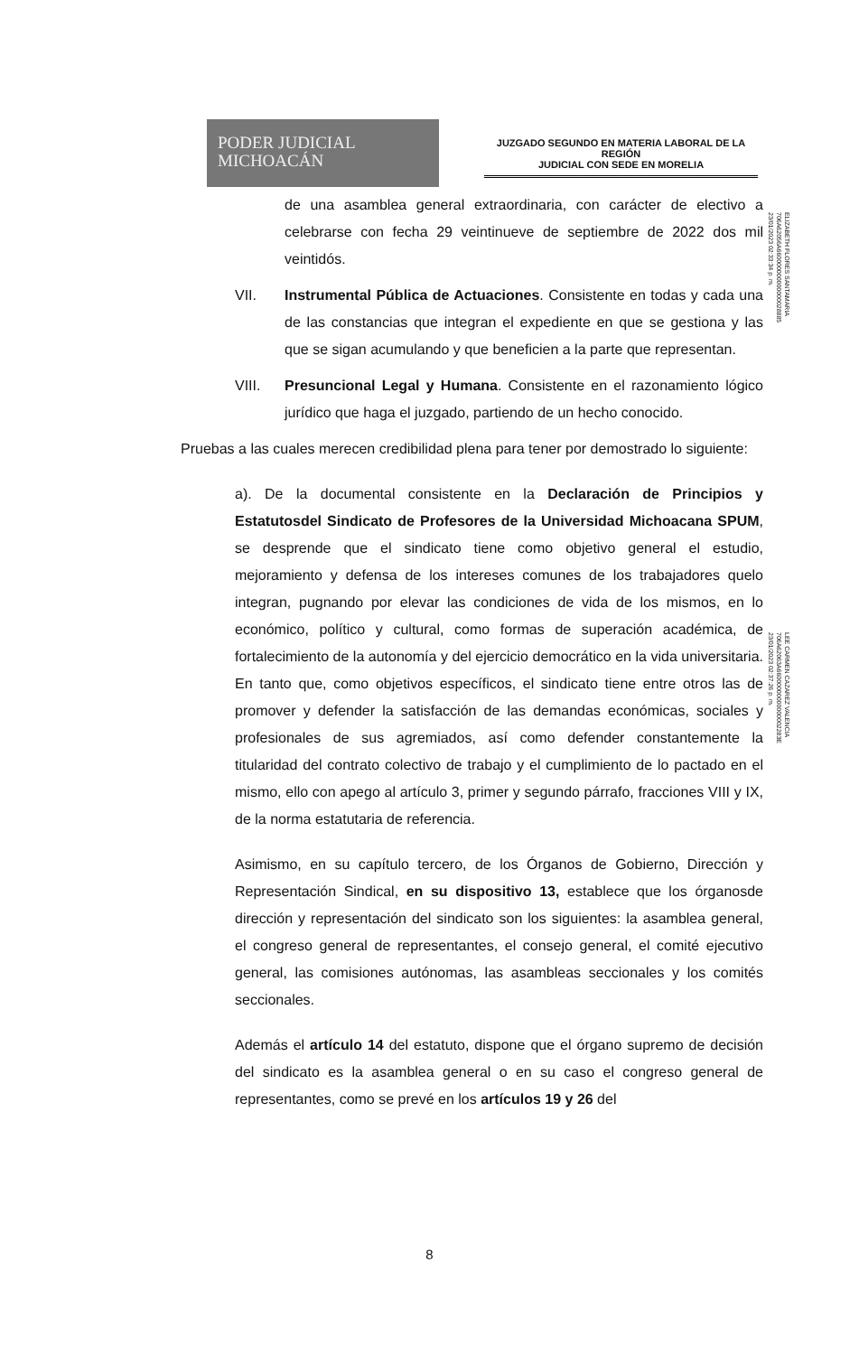PODER JUDICIAL
MICHOACÁN
JUZGADO SEGUNDO EN MATERIA LABORAL DE LA REGIÓN
JUDICIAL CON SEDE EN MORELIA
de una asamblea general extraordinaria, con carácter de electivo a celebrarse con fecha 29 veintinueve de septiembre de 2022 dos mil veintidós.
VII. Instrumental Pública de Actuaciones. Consistente en todas y cada una de las constancias que integran el expediente en que se gestiona y las que se sigan acumulando y que beneficien a la parte que representan.
VIII. Presuncional Legal y Humana. Consistente en el razonamiento lógico jurídico que haga el juzgado, partiendo de un hecho conocido.
Pruebas a las cuales merecen credibilidad plena para tener por demostrado lo siguiente:
a). De la documental consistente en la Declaración de Principios y Estatutosdel Sindicato de Profesores de la Universidad Michoacana SPUM, se desprende que el sindicato tiene como objetivo general el estudio, mejoramiento y defensa de los intereses comunes de los trabajadores quelo integran, pugnando por elevar las condiciones de vida de los mismos, en lo económico, político y cultural, como formas de superación académica, de fortalecimiento de la autonomía y del ejercicio democrático en la vida universitaria. En tanto que, como objetivos específicos, el sindicato tiene entre otros las de promover y defender la satisfacción de las demandas económicas, sociales y profesionales de sus agremiados, así como defender constantemente la titularidad del contrato colectivo de trabajo y el cumplimiento de lo pactado en el mismo, ello con apego al artículo 3, primer y segundo párrafo, fracciones VIII y IX, de la norma estatutaria de referencia.
Asimismo, en su capítulo tercero, de los Órganos de Gobierno, Dirección y Representación Sindical, en su dispositivo 13, establece que los órganosde dirección y representación del sindicato son los siguientes: la asamblea general, el congreso general de representantes, el consejo general, el comité ejecutivo general, las comisiones autónomas, las asambleas seccionales y los comités seccionales.
Además el artículo 14 del estatuto, dispone que el órgano supremo de decisión del sindicato es la asamblea general o en su caso el congreso general de representantes, como se prevé en los artículos 19 y 26 del
ELIZABETH FLORES SANTAMARIA
706A62056A660000000000000028885
23/01/2023 02:33:34 p. m.
LEE CARMEN CAZAREZ VALENCIA
706A62063A66000000000000002283E
23/01/2023 02:37:26 p. m.
8